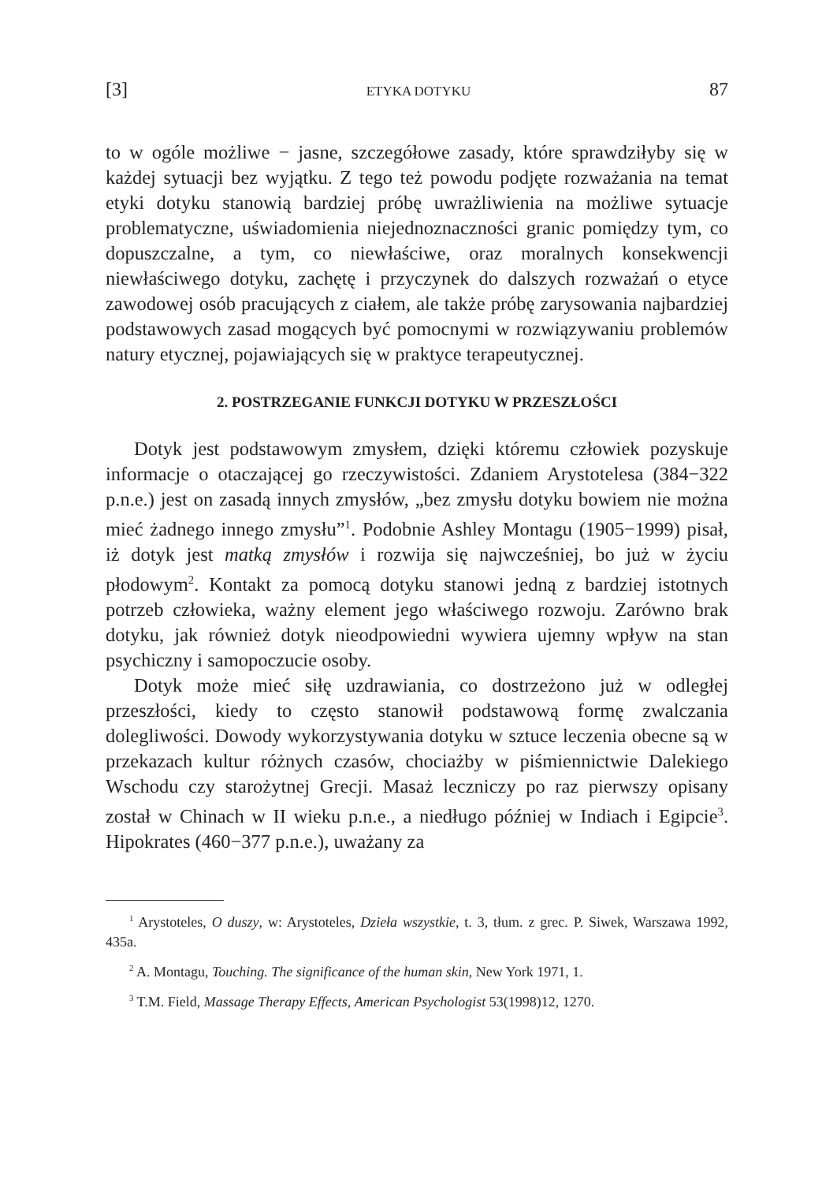[3] ETYKA DOTYKU 87
to w ogóle możliwe − jasne, szczegółowe zasady, które sprawdziłyby się w każdej sytuacji bez wyjątku. Z tego też powodu podjęte rozważania na temat etyki dotyku stanowią bardziej próbę uwrażliwienia na możliwe sytuacje problematyczne, uświadomienia niejednoznaczności granic pomiędzy tym, co dopuszczalne, a tym, co niewłaściwe, oraz moralnych konsekwencji niewłaściwego dotyku, zachętę i przyczynek do dalszych rozważań o etyce zawodowej osób pracujących z ciałem, ale także próbę zarysowania najbardziej podstawowych zasad mogących być pomocnymi w rozwiązywaniu problemów natury etycznej, pojawiających się w praktyce terapeutycznej.
2. POSTRZEGANIE FUNKCJI DOTYKU W PRZESZŁOŚCI
Dotyk jest podstawowym zmysłem, dzięki któremu człowiek pozyskuje informacje o otaczającej go rzeczywistości. Zdaniem Arystotelesa (384−322 p.n.e.) jest on zasadą innych zmysłów, „bez zmysłu dotyku bowiem nie można mieć żadnego innego zmysłu”<sup>1</sup>. Podobnie Ashley Montagu (1905−1999) pisał, iż dotyk jest matką zmysłów i rozwija się najwcześniej, bo już w życiu płodowym<sup>2</sup>. Kontakt za pomocą dotyku stanowi jedną z bardziej istotnych potrzeb człowieka, ważny element jego właściwego rozwoju. Zarówno brak dotyku, jak również dotyk nieodpowiedni wywiera ujemny wpływ na stan psychiczny i samopoczucie osoby.
Dotyk może mieć siłę uzdrawiania, co dostrzeżono już w odległej przeszłości, kiedy to często stanowił podstawową formę zwalczania dolegliwości. Dowody wykorzystywania dotyku w sztuce leczenia obecne są w przekazach kultur różnych czasów, chociażby w piśmiennictwie Dalekiego Wschodu czy starożytnej Grecji. Masaż leczniczy po raz pierwszy opisany został w Chinach w II wieku p.n.e., a niedługo później w Indiach i Egipcie<sup>3</sup>. Hipokrates (460−377 p.n.e.), uważany za
<sup>1</sup> Arystoteles, O duszy, w: Arystoteles, Dzieła wszystkie, t. 3, tłum. z grec. P. Siwek, Warszawa 1992, 435a.
<sup>2</sup> A. Montagu, Touching. The significance of the human skin, New York 1971, 1.
<sup>3</sup> T.M. Field, Massage Therapy Effects, American Psychologist 53(1998)12, 1270.